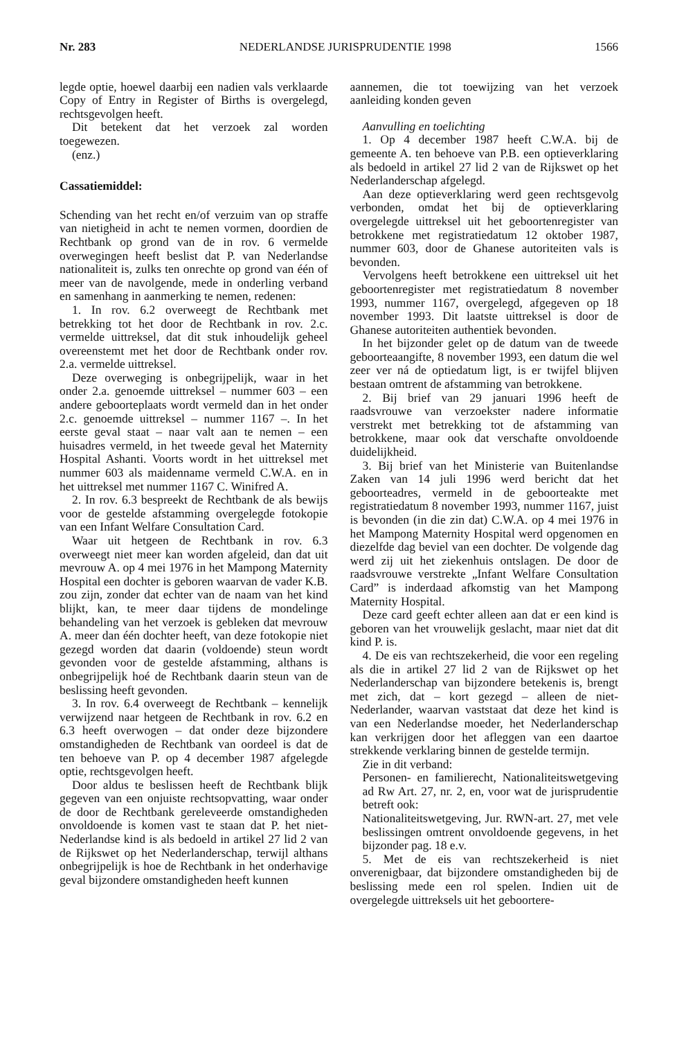Nr. 283 NEDERLANDSE JURISPRUDENTIE 1998 1566
legde optie, hoewel daarbij een nadien vals verklaarde Copy of Entry in Register of Births is overgelegd, rechtsgevolgen heeft.
Dit betekent dat het verzoek zal worden toegewezen.
(enz.)
Cassatiemiddel:
Schending van het recht en/of verzuim van op straffe van nietigheid in acht te nemen vormen, doordien de Rechtbank op grond van de in rov. 6 vermelde overwegingen heeft beslist dat P. van Nederlandse nationaliteit is, zulks ten onrechte op grond van één of meer van de navolgende, mede in onderling verband en samenhang in aanmerking te nemen, redenen:
1. In rov. 6.2 overweegt de Rechtbank met betrekking tot het door de Rechtbank in rov. 2.c. vermelde uittreksel, dat dit stuk inhoudelijk geheel overeenstemt met het door de Rechtbank onder rov. 2.a. vermelde uittreksel.
Deze overweging is onbegrijpelijk, waar in het onder 2.a. genoemde uittreksel – nummer 603 – een andere geboorteplaats wordt vermeld dan in het onder 2.c. genoemde uittreksel – nummer 1167 –. In het eerste geval staat – naar valt aan te nemen – een huisadres vermeld, in het tweede geval het Maternity Hospital Ashanti. Voorts wordt in het uittreksel met nummer 603 als maidenname vermeld C.W.A. en in het uittreksel met nummer 1167 C. Winifred A.
2. In rov. 6.3 bespreekt de Rechtbank de als bewijs voor de gestelde afstamming overgelegde fotokopie van een Infant Welfare Consultation Card.
Waar uit hetgeen de Rechtbank in rov. 6.3 overweegt niet meer kan worden afgeleid, dan dat uit mevrouw A. op 4 mei 1976 in het Mampong Maternity Hospital een dochter is geboren waarvan de vader K.B. zou zijn, zonder dat echter van de naam van het kind blijkt, kan, te meer daar tijdens de mondelinge behandeling van het verzoek is gebleken dat mevrouw A. meer dan één dochter heeft, van deze fotokopie niet gezegd worden dat daarin (voldoende) steun wordt gevonden voor de gestelde afstamming, althans is onbegrijpelijk hoé de Rechtbank daarin steun van de beslissing heeft gevonden.
3. In rov. 6.4 overweegt de Rechtbank – kennelijk verwijzend naar hetgeen de Rechtbank in rov. 6.2 en 6.3 heeft overwogen – dat onder deze bijzondere omstandigheden de Rechtbank van oordeel is dat de ten behoeve van P. op 4 december 1987 afgelegde optie, rechtsgevolgen heeft.
Door aldus te beslissen heeft de Rechtbank blijk gegeven van een onjuiste rechtsopvatting, waar onder de door de Rechtbank gereleveerde omstandigheden onvoldoende is komen vast te staan dat P. het niet-Nederlandse kind is als bedoeld in artikel 27 lid 2 van de Rijkswet op het Nederlanderschap, terwijl althans onbegrijpelijk is hoe de Rechtbank in het onderhavige geval bijzondere omstandigheden heeft kunnen
aannemen, die tot toewijzing van het verzoek aanleiding konden geven
Aanvulling en toelichting
1. Op 4 december 1987 heeft C.W.A. bij de gemeente A. ten behoeve van P.B. een optieverklaring als bedoeld in artikel 27 lid 2 van de Rijkswet op het Nederlanderschap afgelegd.
Aan deze optieverklaring werd geen rechtsgevolg verbonden, omdat het bij de optieverklaring overgelegde uittreksel uit het geboortenregister van betrokkene met registratiedatum 12 oktober 1987, nummer 603, door de Ghanese autoriteiten vals is bevonden.
Vervolgens heeft betrokkene een uittreksel uit het geboortenregister met registratiedatum 8 november 1993, nummer 1167, overgelegd, afgegeven op 18 november 1993. Dit laatste uittreksel is door de Ghanese autoriteiten authentiek bevonden.
In het bijzonder gelet op de datum van de tweede geboorteaangifte, 8 november 1993, een datum die wel zeer ver ná de optiedatum ligt, is er twijfel blijven bestaan omtrent de afstamming van betrokkene.
2. Bij brief van 29 januari 1996 heeft de raadsvrouwe van verzoekster nadere informatie verstrekt met betrekking tot de afstamming van betrokkene, maar ook dat verschafte onvoldoende duidelijkheid.
3. Bij brief van het Ministerie van Buitenlandse Zaken van 14 juli 1996 werd bericht dat het geboorteadres, vermeld in de geboorteakte met registratiedatum 8 november 1993, nummer 1167, juist is bevonden (in die zin dat) C.W.A. op 4 mei 1976 in het Mampong Maternity Hospital werd opgenomen en diezelfde dag beviel van een dochter. De volgende dag werd zij uit het ziekenhuis ontslagen. De door de raadsvrouwe verstrekte „Infant Welfare Consultation Card” is inderdaad afkomstig van het Mampong Maternity Hospital.
Deze card geeft echter alleen aan dat er een kind is geboren van het vrouwelijk geslacht, maar niet dat dit kind P. is.
4. De eis van rechtszekerheid, die voor een regeling als die in artikel 27 lid 2 van de Rijkswet op het Nederlanderschap van bijzondere betekenis is, brengt met zich, dat – kort gezegd – alleen de niet-Nederlander, waarvan vaststaat dat deze het kind is van een Nederlandse moeder, het Nederlanderschap kan verkrijgen door het afleggen van een daartoe strekkende verklaring binnen de gestelde termijn.
Zie in dit verband:
Personen- en familierecht, Nationaliteitswetgeving ad Rw Art. 27, nr. 2, en, voor wat de jurisprudentie betreft ook:
Nationaliteitswetgeving, Jur. RWN-art. 27, met vele beslissingen omtrent onvoldoende gegevens, in het bijzonder pag. 18 e.v.
5. Met de eis van rechtszekerheid is niet onverenigbaar, dat bijzondere omstandigheden bij de beslissing mede een rol spelen. Indien uit de overgelegde uittreksels uit het geboortere-